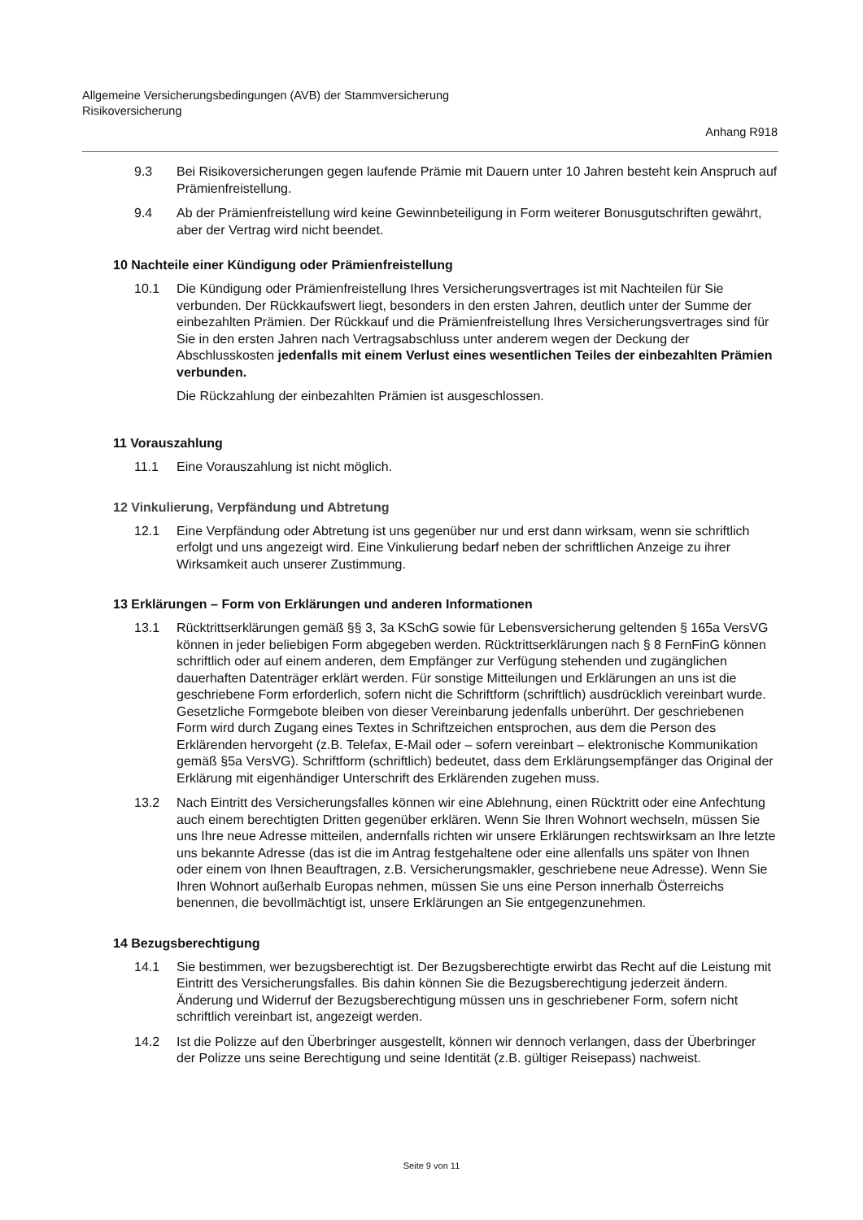Allgemeine Versicherungsbedingungen (AVB) der Stammversicherung
Risikoversicherung
Anhang R918
9.3 Bei Risikoversicherungen gegen laufende Prämie mit Dauern unter 10 Jahren besteht kein Anspruch auf Prämienfreistellung.
9.4 Ab der Prämienfreistellung wird keine Gewinnbeteiligung in Form weiterer Bonusgutschriften gewährt, aber der Vertrag wird nicht beendet.
10 Nachteile einer Kündigung oder Prämienfreistellung
10.1 Die Kündigung oder Prämienfreistellung Ihres Versicherungsvertrages ist mit Nachteilen für Sie verbunden. Der Rückkaufswert liegt, besonders in den ersten Jahren, deutlich unter der Summe der einbezahlten Prämien. Der Rückkauf und die Prämienfreistellung Ihres Versicherungsvertrages sind für Sie in den ersten Jahren nach Vertragsabschluss unter anderem wegen der Deckung der Abschlusskosten jedenfalls mit einem Verlust eines wesentlichen Teiles der einbezahlten Prämien verbunden.
Die Rückzahlung der einbezahlten Prämien ist ausgeschlossen.
11 Vorauszahlung
11.1 Eine Vorauszahlung ist nicht möglich.
12 Vinkulierung, Verpfändung und Abtretung
12.1 Eine Verpfändung oder Abtretung ist uns gegenüber nur und erst dann wirksam, wenn sie schriftlich erfolgt und uns angezeigt wird. Eine Vinkulierung bedarf neben der schriftlichen Anzeige zu ihrer Wirksamkeit auch unserer Zustimmung.
13 Erklärungen – Form von Erklärungen und anderen Informationen
13.1 Rücktrittserklärungen gemäß §§ 3, 3a KSchG sowie für Lebensversicherung geltenden § 165a VersVG können in jeder beliebigen Form abgegeben werden. Rücktrittserklärungen nach § 8 FernFinG können schriftlich oder auf einem anderen, dem Empfänger zur Verfügung stehenden und zugänglichen dauerhaften Datenträger erklärt werden. Für sonstige Mitteilungen und Erklärungen an uns ist die geschriebene Form erforderlich, sofern nicht die Schriftform (schriftlich) ausdrücklich vereinbart wurde. Gesetzliche Formgebote bleiben von dieser Vereinbarung jedenfalls unberührt. Der geschriebenen Form wird durch Zugang eines Textes in Schriftzeichen entsprochen, aus dem die Person des Erklärenden hervorgeht (z.B. Telefax, E-Mail oder – sofern vereinbart – elektronische Kommunikation gemäß §5a VersVG). Schriftform (schriftlich) bedeutet, dass dem Erklärungsempfänger das Original der Erklärung mit eigenhändiger Unterschrift des Erklärenden zugehen muss.
13.2 Nach Eintritt des Versicherungsfalles können wir eine Ablehnung, einen Rücktritt oder eine Anfechtung auch einem berechtigten Dritten gegenüber erklären. Wenn Sie Ihren Wohnort wechseln, müssen Sie uns Ihre neue Adresse mitteilen, andernfalls richten wir unsere Erklärungen rechtswirksam an Ihre letzte uns bekannte Adresse (das ist die im Antrag festgehaltene oder eine allenfalls uns später von Ihnen oder einem von Ihnen Beauftragen, z.B. Versicherungsmakler, geschriebene neue Adresse). Wenn Sie Ihren Wohnort außerhalb Europas nehmen, müssen Sie uns eine Person innerhalb Österreichs benennen, die bevollmächtigt ist, unsere Erklärungen an Sie entgegenzunehmen.
14 Bezugsberechtigung
14.1 Sie bestimmen, wer bezugsberechtigt ist. Der Bezugsberechtigte erwirbt das Recht auf die Leistung mit Eintritt des Versicherungsfalles. Bis dahin können Sie die Bezugsberechtigung jederzeit ändern. Änderung und Widerruf der Bezugsberechtigung müssen uns in geschriebener Form, sofern nicht schriftlich vereinbart ist, angezeigt werden.
14.2 Ist die Polizze auf den Überbringer ausgestellt, können wir dennoch verlangen, dass der Überbringer der Polizze uns seine Berechtigung und seine Identität (z.B. gültiger Reisepass) nachweist.
Seite 9 von 11